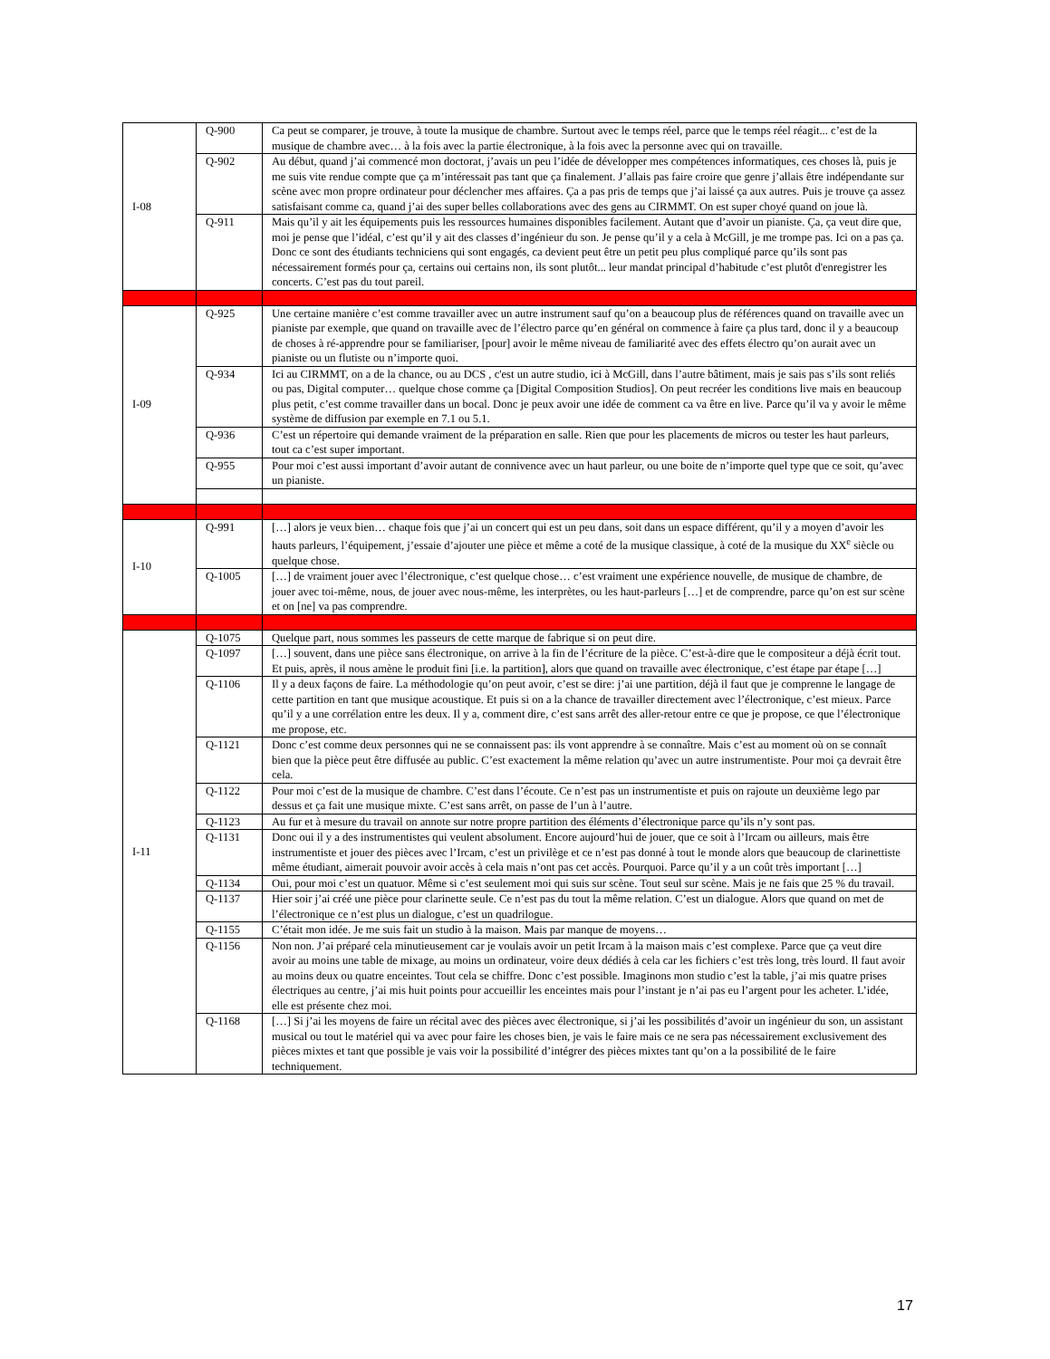| I-08 | Q-900 | Ca peut se comparer, je trouve, à toute la musique de chambre. Surtout avec le temps réel, parce que le temps réel réagit... c’est de la musique de chambre avec… à la fois avec la partie électronique, à la fois avec la personne avec qui on travaille. |
| | Q-902 | Au début, quand j’ai commencé mon doctorat, j’avais un peu l’idée de développer mes compétences informatiques, ces choses là, puis je me suis vite rendue compte que ça m’intéressait pas tant que ça finalement. J’allais pas faire croire que genre j’allais être indépendante sur scène avec mon propre ordinateur pour déclencher mes affaires. Ça a pas pris de temps que j’ai laissé ça aux autres. Puis je trouve ça assez satisfaisant comme ca, quand j’ai des super belles collaborations avec des gens au CIRMMT. On est super choyé quand on joue là. |
| | Q-911 | Mais qu’il y ait les équipements puis les ressources humaines disponibles facilement. Autant que d’avoir un pianiste. Ça, ça veut dire que, moi je pense que l’idéal, c’est qu’il y ait des classes d’ingénieur du son. Je pense qu’il y a cela à McGill, je me trompe pas. Ici on a pas ça. Donc ce sont des étudiants techniciens qui sont engagés, ca devient peut être un petit peu plus compliqué parce qu’ils sont pas nécessairement formés pour ça, certains oui certains non, ils sont plutôt... leur mandat principal d’habitude c’est plutôt d'enregistrer les concerts. C’est pas du tout pareil. |
| I-09 | Q-925 | Une certaine manière c’est comme travailler avec un autre instrument sauf qu’on a beaucoup plus de références quand on travaille avec un pianiste par exemple, que quand on travaille avec de l’électro parce qu’en général on commence à faire ça plus tard, donc il y a beaucoup de choses à ré-apprendre pour se familiariser, [pour] avoir le même niveau de familiarité avec des effets électro qu’on aurait avec un pianiste ou un flutiste ou n’importe quoi. |
| | Q-934 | Ici au CIRMMT, on a de la chance, ou au DCS , c'est un autre studio, ici à McGill, dans l’autre bâtiment, mais je sais pas s’ils sont reliés ou pas, Digital computer… quelque chose comme ça [Digital Composition Studios]. On peut recréer les conditions live mais en beaucoup plus petit, c’est comme travailler dans un bocal. Donc je peux avoir une idée de comment ca va être en live. Parce qu’il va y avoir le même système de diffusion par exemple en 7.1 ou 5.1. |
| | Q-936 | C’est un répertoire qui demande vraiment de la préparation en salle. Rien que pour les placements de micros ou tester les haut parleurs, tout ca c’est super important. |
| | Q-955 | Pour moi c’est aussi important d’avoir autant de connivence avec un haut parleur, ou une boite de n’importe quel type que ce soit, qu’avec un pianiste. |
| I-10 | Q-991 | […] alors je veux bien… chaque fois que j’ai un concert qui est un peu dans, soit dans un espace différent, qu’il y a moyen d’avoir les hauts parleurs, l’équipement, j’essaie d’ajouter une pièce et même a coté de la musique classique, à coté de la musique du XX<sup>e</sup> siècle ou quelque chose. |
| | Q-1005 | […] de vraiment jouer avec l’électronique, c’est quelque chose… c’est vraiment une expérience nouvelle, de musique de chambre, de jouer avec toi-même, nous, de jouer avec nous-même, les interprètes, ou les haut-parleurs […] et de comprendre, parce qu’on est sur scène et on [ne] va pas comprendre. |
| I-11 | Q-1075 | Quelque part, nous sommes les passeurs de cette marque de fabrique si on peut dire. |
| | Q-1097 | […] souvent, dans une pièce sans électronique, on arrive à la fin de l’écriture de la pièce. C’est-à-dire que le compositeur a déjà écrit tout. Et puis, après, il nous amène le produit fini [i.e. la partition], alors que quand on travaille avec électronique, c’est étape par étape […] |
| | Q-1106 | Il y a deux façons de faire. La méthodologie qu’on peut avoir, c’est se dire: j’ai une partition, déjà il faut que je comprenne le langage de cette partition en tant que musique acoustique. Et puis si on a la chance de travailler directement avec l’électronique, c’est mieux. Parce qu’il y a une corrélation entre les deux. Il y a, comment dire, c’est sans arrêt des aller-retour entre ce que je propose, ce que l’électronique me propose, etc. |
| | Q-1121 | Donc c’est comme deux personnes qui ne se connaissent pas: ils vont apprendre à se connaître. Mais c’est au moment où on se connaît bien que la pièce peut être diffusée au public. C’est exactement la même relation qu’avec un autre instrumentiste. Pour moi ça devrait être cela. |
| | Q-1122 | Pour moi c’est de la musique de chambre. C’est dans l’écoute. Ce n’est pas un instrumentiste et puis on rajoute un deuxième lego par dessus et ça fait une musique mixte. C’est sans arrêt, on passe de l’un à l’autre. |
| | Q-1123 | Au fur et à mesure du travail on annote sur notre propre partition des éléments d’électronique parce qu’ils n’y sont pas. |
| | Q-1131 | Donc oui il y a des instrumentistes qui veulent absolument. Encore aujourd’hui de jouer, que ce soit à l’Ircam ou ailleurs, mais être instrumentiste et jouer des pièces avec l’Ircam, c’est un privilège et ce n’est pas donné à tout le monde alors que beaucoup de clarinettiste même étudiant, aimerait pouvoir avoir accès à cela mais n’ont pas cet accès. Pourquoi. Parce qu’il y a un coût très important […] |
| | Q-1134 | Oui, pour moi c’est un quatuor. Même si c’est seulement moi qui suis sur scène. Tout seul sur scène. Mais je ne fais que 25 % du travail. |
| | Q-1137 | Hier soir j’ai créé une pièce pour clarinette seule. Ce n’est pas du tout la même relation. C’est un dialogue. Alors que quand on met de l’électronique ce n’est plus un dialogue, c’est un quadrilogue. |
| | Q-1155 | C’était mon idée. Je me suis fait un studio à la maison. Mais par manque de moyens… |
| | Q-1156 | Non non. J’ai préparé cela minutieusement car je voulais avoir un petit Ircam à la maison mais c’est complexe. Parce que ça veut dire avoir au moins une table de mixage, au moins un ordinateur, voire deux dédiés à cela car les fichiers c’est très long, très lourd. Il faut avoir au moins deux ou quatre enceintes. Tout cela se chiffre. Donc c’est possible. Imaginons mon studio c’est la table, j’ai mis quatre prises électriques au centre, j’ai mis huit points pour accueillir les enceintes mais pour l’instant je n’ai pas eu l’argent pour les acheter. L’idée, elle est présente chez moi. |
| | Q-1168 | […] Si j’ai les moyens de faire un récital avec des pièces avec électronique, si j’ai les possibilités d’avoir un ingénieur du son, un assistant musical ou tout le matériel qui va avec pour faire les choses bien, je vais le faire mais ce ne sera pas nécessairement exclusivement des pièces mixtes et tant que possible je vais voir la possibilité d’intégrer des pièces mixtes tant qu’on a la possibilité de le faire techniquement. |
17